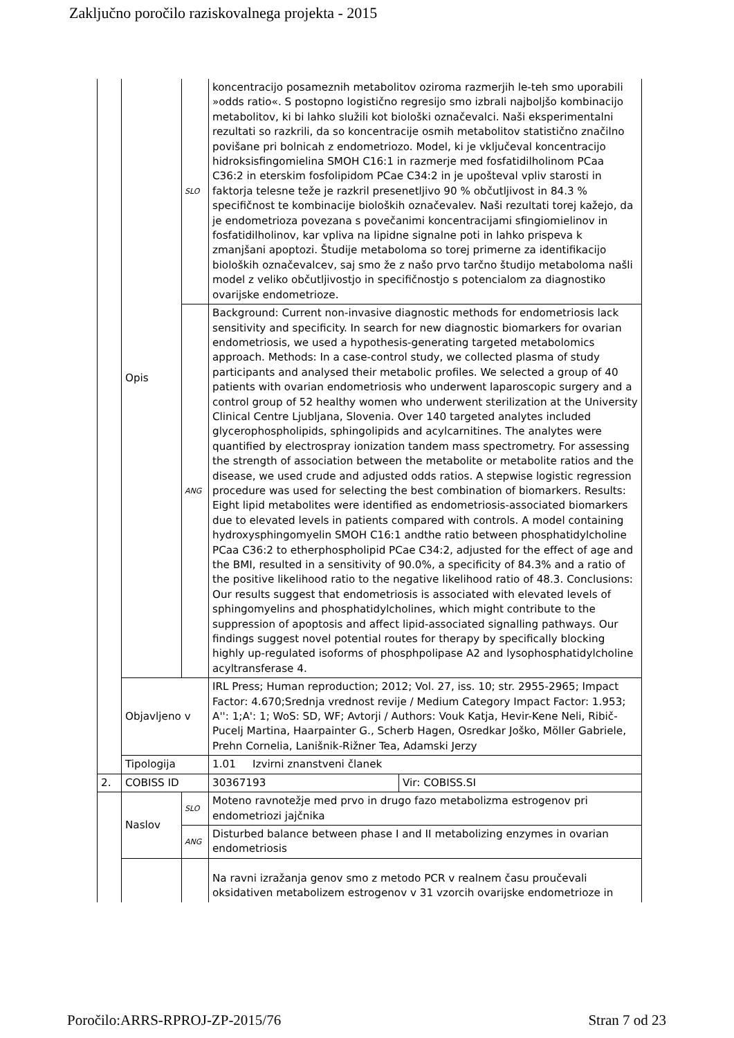Zaključno poročilo raziskovalnega projekta - 2015
| | Opis | SLO | koncentracijo posameznih metabolitov oziroma razmerjih le-teh smo uporabili »odds ratio«. S postopno logistično regresijo smo izbrali najboljšo kombinacijo metabolitov, ki bi lahko služili kot biološki označevalci. Naši eksperimentalni rezultati so razkrili, da so koncentracije osmih metabolitov statistično značilno povišane pri bolnicah z endometriozo. Model, ki je vključeval koncentracijo hidroksisfingomielina SMOH C16:1 in razmerje med fosfatidilholinom PCaa C36:2 in eterskim fosfolipidom PCae C34:2 in je upošteval vpliv starosti in faktorja telesne teže je razkril presenetljivo 90 % občutljivost in 84.3 % specifičnost te kombinacije bioloških označevalev. Naši rezultati torej kažejo, da je endometrioza povezana s povečanimi koncentracijami sfingiomielinov in fosfatidilholinov, kar vpliva na lipidne signalne poti in lahko prispeva k zmanjšani apoptozi. Študije metaboloma so torej primerne za identifikacijo bioloških označevalcev, saj smo že z našo prvo tarčno študijo metaboloma našli model z veliko občutljivostjo in specifičnostjo s potencialom za diagnostiko ovarijske endometrioze. | |
| | | ANG | Background: Current non-invasive diagnostic methods for endometriosis lack sensitivity and specificity. In search for new diagnostic biomarkers for ovarian endometriosis, we used a hypothesis-generating targeted metabolomics approach. Methods: In a case-control study, we collected plasma of study participants and analysed their metabolic profiles. We selected a group of 40 patients with ovarian endometriosis who underwent laparoscopic surgery and a control group of 52 healthy women who underwent sterilization at the University Clinical Centre Ljubljana, Slovenia. Over 140 targeted analytes included glycerophospholipids, sphingolipids and acylcarnitines. The analytes were quantified by electrospray ionization tandem mass spectrometry. For assessing the strength of association between the metabolite or metabolite ratios and the disease, we used crude and adjusted odds ratios. A stepwise logistic regression procedure was used for selecting the best combination of biomarkers. Results: Eight lipid metabolites were identified as endometriosis-associated biomarkers due to elevated levels in patients compared with controls. A model containing hydroxysphingomyelin SMOH C16:1 andthe ratio between phosphatidylcholine PCaa C36:2 to etherphospholipid PCae C34:2, adjusted for the effect of age and the BMI, resulted in a sensitivity of 90.0%, a specificity of 84.3% and a ratio of the positive likelihood ratio to the negative likelihood ratio of 48.3. Conclusions: Our results suggest that endometriosis is associated with elevated levels of sphingomyelins and phosphatidylcholines, which might contribute to the suppression of apoptosis and affect lipid-associated signalling pathways. Our findings suggest novel potential routes for therapy by specifically blocking highly up-regulated isoforms of phosphpolipase A2 and lysophosphatidylcholine acyltransferase 4. | |
| | Objavljeno v | | IRL Press; Human reproduction; 2012; Vol. 27, iss. 10; str. 2955-2965; Impact Factor: 4.670;Srednja vrednost revije / Medium Category Impact Factor: 1.953; A'': 1;A': 1; WoS: SD, WF; Avtorji / Authors: Vouk Katja, Hevir-Kene Neli, Ribič-Pucelj Martina, Haarpainter G., Scherb Hagen, Osredkar Joško, Möller Gabriele, Prehn Cornelia, Lanišnik-Rižner Tea, Adamski Jerzy | |
| | Tipologija | | 1.01 Izvirni znanstveni članek | |
| 2. | COBISS ID | | 30367193 | Vir: COBISS.SI |
| | Naslov | SLO | Moteno ravnotežje med prvo in drugo fazo metabolizma estrogenov pri endometriozi jajčnika | |
| | | ANG | Disturbed balance between phase I and II metabolizing enzymes in ovarian endometriosis | |
| | | | Na ravni izražanja genov smo z metodo PCR v realnem času proučevali oksidativen metabolizem estrogenov v 31 vzorcih ovarijske endometrioze in | |
Poročilo:ARRS-RPROJ-ZP-2015/76 Stran 7 od 23